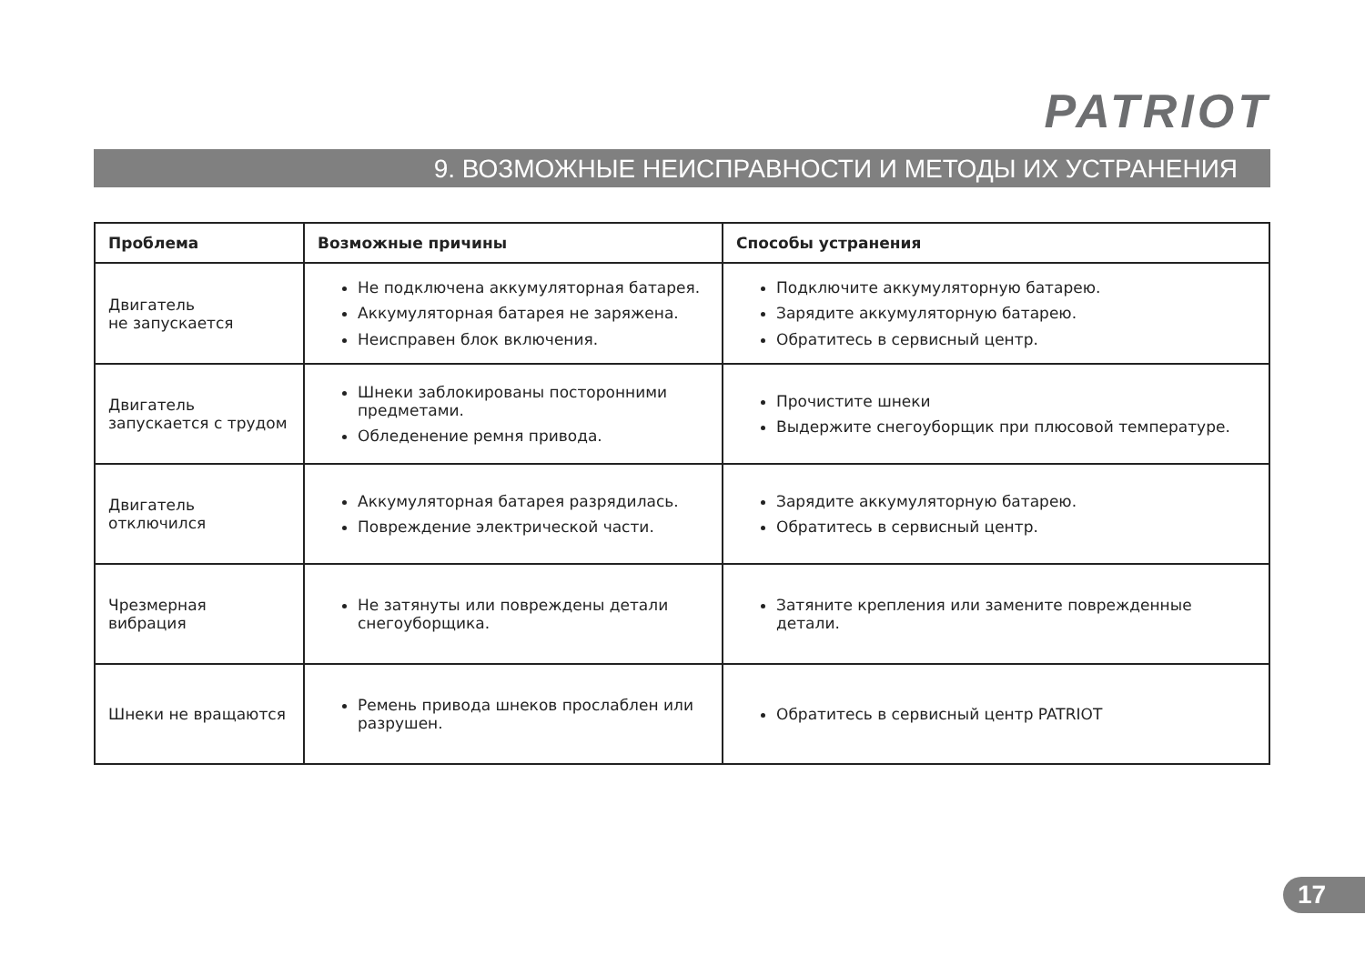PATRIOT
9. ВОЗМОЖНЫЕ НЕИСПРАВНОСТИ И МЕТОДЫ ИХ УСТРАНЕНИЯ
| Проблема | Возможные причины | Способы устранения |
| --- | --- | --- |
| Двигатель не запускается | Не подключена аккумуляторная батарея. Аккумуляторная батарея не заряжена. Неисправен блок включения. | Подключите аккумуляторную батарею. Зарядите аккумуляторную батарею. Обратитесь в сервисный центр. |
| Двигатель запускается с трудом | Шнеки заблокированы посторонними предметами. Обледенение ремня привода. | Прочистите шнеки Выдержите снегоуборщик при плюсовой температуре. |
| Двигатель отключился | Аккумуляторная батарея разрядилась. Повреждение электрической части. | Зарядите аккумуляторную батарею. Обратитесь в сервисный центр. |
| Чрезмерная вибрация | Не затянуты или повреждены детали снегоуборщика. | Затяните крепления или замените поврежденные детали. |
| Шнеки не вращаются | Ремень привода шнеков прослаблен или разрушен. | Обратитесь в сервисный центр PATRIOT |
17